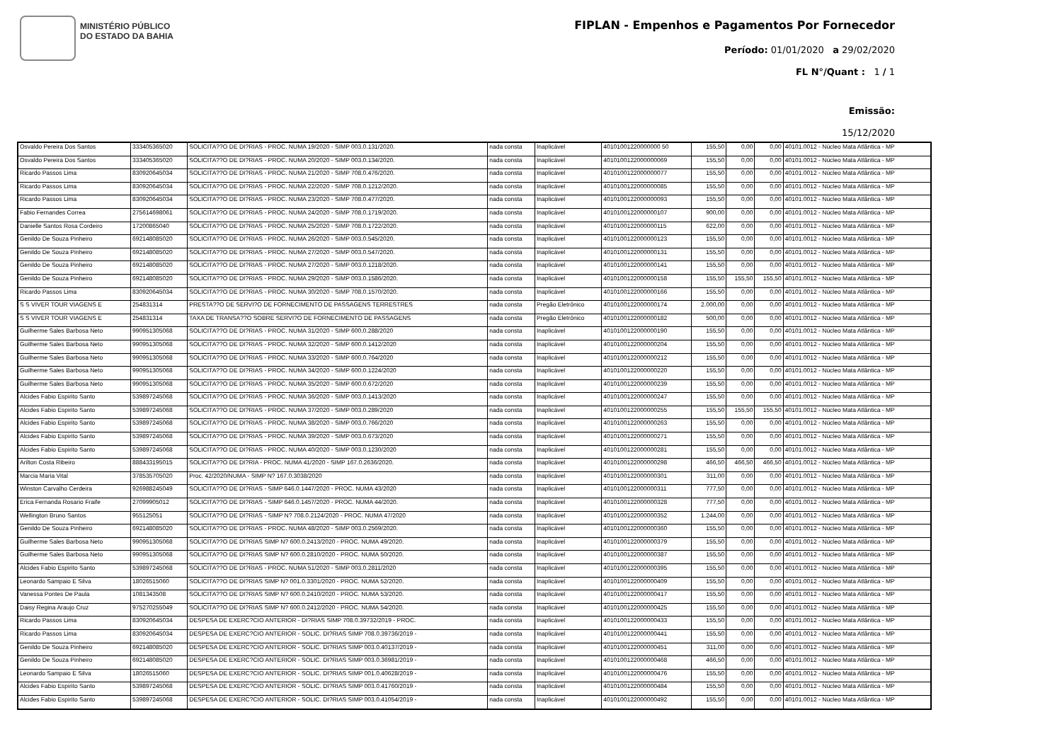MINISTÉRIO PÚBLICO
DO ESTADO DA BAHIA
FIPLAN - Empenhos e Pagamentos Por Fornecedor
Período: 01/01/2020 a 29/02/2020
FL N°/Quant : 1 / 1
Emissão:
15/12/2020
| Osvaldo Pereira Dos Santos | 333405365020 | SOLICITA??O DE DI?RIAS - PROC. NUMA 19/2020 - SIMP 003.0.131/2020. | nada consta | Inaplicável | 40101001220000000 50 | 155,50 | 0,00 | 0,00 | 40101.0012 - Núcleo Mata Atlântica - MP |
| Osvaldo Pereira Dos Santos | 333405365020 | SOLICITA??O DE DI?RIAS - PROC. NUMA 20/2020 - SIMP 003.0.134/2020. | nada consta | Inaplicável | 4010100122000000069 | 155,50 | 0,00 | 0,00 | 40101.0012 - Núcleo Mata Atlântica - MP |
| Ricardo Passos Lima | 830920645034 | SOLICITA??O DE DI?RIAS - PROC. NUMA 21/2020 - SIMP 708.0.476/2020. | nada consta | Inaplicável | 4010100122000000077 | 155,50 | 0,00 | 0,00 | 40101.0012 - Núcleo Mata Atlântica - MP |
| Ricardo Passos Lima | 830920645034 | SOLICITA??O DE DI?RIAS - PROC. NUMA 22/2020 - SIMP 708.0.1212/2020. | nada consta | Inaplicável | 4010100122000000085 | 155,50 | 0,00 | 0,00 | 40101.0012 - Núcleo Mata Atlântica - MP |
| Ricardo Passos Lima | 830920645034 | SOLICITA??O DE DI?RIAS - PROC. NUMA 23/2020 - SIMP 708.0.477/2020. | nada consta | Inaplicável | 4010100122000000093 | 155,50 | 0,00 | 0,00 | 40101.0012 - Núcleo Mata Atlântica - MP |
| Fabio Fernandes Correa | 275614698061 | SOLICITA??O DE DI?RIAS - PROC. NUMA 24/2020 - SIMP 708.0.1719/2020. | nada consta | Inaplicável | 4010100122000000107 | 900,00 | 0,00 | 0,00 | 40101.0012 - Núcleo Mata Atlântica - MP |
| Danielle Santos Rosa Cordeiro | 17200865040 | SOLICITA??O DE DI?RIAS - PROC. NUMA 25/2020 - SIMP 708.0.1722/2020. | nada consta | Inaplicável | 4010100122000000115 | 622,00 | 0,00 | 0,00 | 40101.0012 - Núcleo Mata Atlântica - MP |
| Genildo De Souza Pinheiro | 692148085020 | SOLICITA??O DE DI?RIAS - PROC. NUMA 26/2020 - SIMP 003.0.545/2020. | nada consta | Inaplicável | 4010100122000000123 | 155,50 | 0,00 | 0,00 | 40101.0012 - Núcleo Mata Atlântica - MP |
| Genildo De Souza Pinheiro | 692148085020 | SOLICITA??O DE DI?RIAS - PROC. NUMA 27/2020 - SIMP 003.0.547/2020. | nada consta | Inaplicável | 4010100122000000131 | 155,50 | 0,00 | 0,00 | 40101.0012 - Núcleo Mata Atlântica - MP |
| Genildo De Souza Pinheiro | 692148085020 | SOLICITA??O DE DI?RIAS - PROC. NUMA 27/2020 - SIMP 003.0.1218/2020. | nada consta | Inaplicável | 4010100122000000141 | 155,50 | 0,00 | 0,00 | 40101.0012 - Núcleo Mata Atlântica - MP |
| Genildo De Souza Pinheiro | 692148085020 | SOLICITA??O DE DI?RIAS - PROC. NUMA 29/2020 - SIMP 003.0.1586/2020. | nada consta | Inaplicável | 4010100122000000158 | 155,50 | 155,50 | 155,50 | 40101.0012 - Núcleo Mata Atlântica - MP |
| Ricardo Passos Lima | 830920645034 | SOLICITA??O DE DI?RIAS - PROC. NUMA 30/2020 - SIMP 708.0.1570/2020. | nada consta | Inaplicável | 4010100122000000166 | 155,50 | 0,00 | 0,00 | 40101.0012 - Núcleo Mata Atlântica - MP |
| S S VIVER TOUR VIAGENS E | 254831314 | PRESTA??O DE SERVI?O DE FORNECIMENTO DE PASSAGENS TERRESTRES | nada consta | Pregão Eletrônico | 4010100122000000174 | 2.000,00 | 0,00 | 0,00 | 40101.0012 - Núcleo Mata Atlântica - MP |
| S S VIVER TOUR VIAGENS E | 254831314 | TAXA DE TRANSA??O SOBRE SERVI?O DE FORNECIMENTO DE PASSAGENS | nada consta | Pregão Eletrônico | 4010100122000000182 | 500,00 | 0,00 | 0,00 | 40101.0012 - Núcleo Mata Atlântica - MP |
| Guilherme Sales Barbosa Neto | 990951305068 | SOLICITA??O DE DI?RIAS - PROC. NUMA 31/2020 - SIMP 600.0.288/2020 | nada consta | Inaplicável | 4010100122000000190 | 155,50 | 0,00 | 0,00 | 40101.0012 - Núcleo Mata Atlântica - MP |
| Guilherme Sales Barbosa Neto | 990951305068 | SOLICITA??O DE DI?RIAS - PROC. NUMA 32/2020 - SIMP 600.0.1412/2020 | nada consta | Inaplicável | 4010100122000000204 | 155,50 | 0,00 | 0,00 | 40101.0012 - Núcleo Mata Atlântica - MP |
| Guilherme Sales Barbosa Neto | 990951305068 | SOLICITA??O DE DI?RIAS - PROC. NUMA 33/2020 - SIMP 600.0.764/2020 | nada consta | Inaplicável | 4010100122000000212 | 155,50 | 0,00 | 0,00 | 40101.0012 - Núcleo Mata Atlântica - MP |
| Guilherme Sales Barbosa Neto | 990951305068 | SOLICITA??O DE DI?RIAS - PROC. NUMA 34/2020 - SIMP 600.0.1224/2020 | nada consta | Inaplicável | 4010100122000000220 | 155,50 | 0,00 | 0,00 | 40101.0012 - Núcleo Mata Atlântica - MP |
| Guilherme Sales Barbosa Neto | 990951305068 | SOLICITA??O DE DI?RIAS - PROC. NUMA 35/2020 - SIMP 600.0.672/2020 | nada consta | Inaplicável | 4010100122000000239 | 155,50 | 0,00 | 0,00 | 40101.0012 - Núcleo Mata Atlântica - MP |
| Alcides Fabio Espirito Santo | 539897245068 | SOLICITA??O DE DI?RIAS - PROC. NUMA 36/2020 - SIMP 003.0.1413/2020 | nada consta | Inaplicável | 4010100122000000247 | 155,50 | 0,00 | 0,00 | 40101.0012 - Núcleo Mata Atlântica - MP |
| Alcides Fabio Espirito Santo | 539897245068 | SOLICITA??O DE DI?RIAS - PROC. NUMA 37/2020 - SIMP 003.0.289/2020 | nada consta | Inaplicável | 4010100122000000255 | 155,50 | 155,50 | 155,50 | 40101.0012 - Núcleo Mata Atlântica - MP |
| Alcides Fabio Espirito Santo | 539897245068 | SOLICITA??O DE DI?RIAS - PROC. NUMA 38/2020 - SIMP 003.0.766/2020 | nada consta | Inaplicável | 4010100122000000263 | 155,50 | 0,00 | 0,00 | 40101.0012 - Núcleo Mata Atlântica - MP |
| Alcides Fabio Espirito Santo | 539897245068 | SOLICITA??O DE DI?RIAS - PROC. NUMA 39/2020 - SIMP 003.0.673/2020 | nada consta | Inaplicável | 4010100122000000271 | 155,50 | 0,00 | 0,00 | 40101.0012 - Núcleo Mata Atlântica - MP |
| Alcides Fabio Espirito Santo | 539897245068 | SOLICITA??O DE DI?RIAS - PROC. NUMA 40/2020 - SIMP 003.0.1230/2020 | nada consta | Inaplicável | 4010100122000000281 | 155,50 | 0,00 | 0,00 | 40101.0012 - Núcleo Mata Atlântica - MP |
| Arilton Costa Ribeiro | 888433195015 | SOLICITA??O DE DI?RIA - PROC. NUMA 41/2020 - SIMP 167.0.2636/2020. | nada consta | Inaplicável | 4010100122000000298 | 466,50 | 466,50 | 466,50 | 40101.0012 - Núcleo Mata Atlântica - MP |
| Marcia Maria Vital | 378535705020 | Proc. 42/2020/NUMA - SIMP N? 167.0.3038/2020 | nada consta | Inaplicável | 4010100122000000301 | 311,00 | 0,00 | 0,00 | 40101.0012 - Núcleo Mata Atlântica - MP |
| Winston Carvalho Cerdeira | 926988245049 | SOLICITA??O DE DI?RIAS - SIMP 646.0.1447/2020 - PROC. NUMA 43/2020 | nada consta | Inaplicável | 4010100122000000311 | 777,50 | 0,00 | 0,00 | 40101.0012 - Núcleo Mata Atlântica - MP |
| Erica Fernanda Rosario Fraife | 27099905012 | SOLICITA??O DE DI?RIAS - SIMP 646.0.1457/2020 - PROC. NUMA 44/2020. | nada consta | Inaplicável | 4010100122000000328 | 777,50 | 0,00 | 0,00 | 40101.0012 - Núcleo Mata Atlântica - MP |
| Wellington Bruno Santos | 955125051 | SOLICITA??O DE DI?RIAS - SIMP N? 708.0.2124/2020 - PROC. NUMA 47/2020 | nada consta | Inaplicável | 4010100122000000352 | 1.244,00 | 0,00 | 0,00 | 40101.0012 - Núcleo Mata Atlântica - MP |
| Genildo De Souza Pinheiro | 692148085020 | SOLICITA??O DE DI?RIAS - PROC. NUMA 48/2020 - SIMP 003.0.2569/2020. | nada consta | Inaplicável | 4010100122000000360 | 155,50 | 0,00 | 0,00 | 40101.0012 - Núcleo Mata Atlântica - MP |
| Guilherme Sales Barbosa Neto | 990951305068 | SOLICITA??O DE DI?RIAS SIMP N? 600.0.2413/2020 - PROC. NUMA 49/2020. | nada consta | Inaplicável | 4010100122000000379 | 155,50 | 0,00 | 0,00 | 40101.0012 - Núcleo Mata Atlântica - MP |
| Guilherme Sales Barbosa Neto | 990951305068 | SOLICITA??O DE DI?RIAS SIMP N? 600.0.2810/2020 - PROC. NUMA 50/2020. | nada consta | Inaplicável | 4010100122000000387 | 155,50 | 0,00 | 0,00 | 40101.0012 - Núcleo Mata Atlântica - MP |
| Alcides Fabio Espirito Santo | 539897245068 | SOLICITA??O DE DI?RIAS - PROC. NUMA 51/2020 - SIMP 003.0.2811/2020 | nada consta | Inaplicável | 4010100122000000395 | 155,50 | 0,00 | 0,00 | 40101.0012 - Núcleo Mata Atlântica - MP |
| Leonardo Sampaio E Silva | 18026515060 | SOLICITA??O DE DI?RIAS SIMP N? 001.0.3301/2020 - PROC. NUMA 52/2020. | nada consta | Inaplicável | 4010100122000000409 | 155,50 | 0,00 | 0,00 | 40101.0012 - Núcleo Mata Atlântica - MP |
| Vanessa Pontes De Paula | 1081343508 | SOLICITA??O DE DI?RIAS SIMP N? 600.0.2410/2020 - PROC. NUMA 53/2020. | nada consta | Inaplicável | 4010100122000000417 | 155,50 | 0,00 | 0,00 | 40101.0012 - Núcleo Mata Atlântica - MP |
| Daisy Regina Araujo Cruz | 975270255049 | SOLICITA??O DE DI?RIAS SIMP N? 600.0.2412/2020 - PROC. NUMA 54/2020. | nada consta | Inaplicável | 4010100122000000425 | 155,50 | 0,00 | 0,00 | 40101.0012 - Núcleo Mata Atlântica - MP |
| Ricardo Passos Lima | 830920645034 | DESPESA DE EXERC?CIO ANTERIOR - DI?RIAS SIMP 708.0.39732/2019 - PROC. | nada consta | Inaplicável | 4010100122000000433 | 155,50 | 0,00 | 0,00 | 40101.0012 - Núcleo Mata Atlântica - MP |
| Ricardo Passos Lima | 830920645034 | DESPESA DE EXERC?CIO ANTERIOR - SOLIC. DI?RIAS SIMP 708.0.39736/2019 - | nada consta | Inaplicável | 4010100122000000441 | 155,50 | 0,00 | 0,00 | 40101.0012 - Núcleo Mata Atlântica - MP |
| Genildo De Souza Pinheiro | 692148085020 | DESPESA DE EXERC?CIO ANTERIOR - SOLIC. DI?RIAS SIMP 003.0.40137/2019 - | nada consta | Inaplicável | 4010100122000000451 | 311,00 | 0,00 | 0,00 | 40101.0012 - Núcleo Mata Atlântica - MP |
| Genildo De Souza Pinheiro | 692148085020 | DESPESA DE EXERC?CIO ANTERIOR - SOLIC. DI?RIAS SIMP 003.0.36981/2019 - | nada consta | Inaplicável | 4010100122000000468 | 466,50 | 0,00 | 0,00 | 40101.0012 - Núcleo Mata Atlântica - MP |
| Leonardo Sampaio E Silva | 18026515060 | DESPESA DE EXERC?CIO ANTERIOR - SOLIC. DI?RIAS SIMP 001.0.40628/2019 - | nada consta | Inaplicável | 4010100122000000476 | 155,50 | 0,00 | 0,00 | 40101.0012 - Núcleo Mata Atlântica - MP |
| Alcides Fabio Espirito Santo | 539897245068 | DESPESA DE EXERC?CIO ANTERIOR - SOLIC. DI?RIAS SIMP 003.0.41760/2019 - | nada consta | Inaplicável | 4010100122000000484 | 155,50 | 0,00 | 0,00 | 40101.0012 - Núcleo Mata Atlântica - MP |
| Alcides Fabio Espirito Santo | 539897245068 | DESPESA DE EXERC?CIO ANTERIOR - SOLIC. DI?RIAS SIMP 003.0.41054/2019 - | nada consta | Inaplicável | 4010100122000000492 | 155,50 | 0,00 | 0,00 | 40101.0012 - Núcleo Mata Atlântica - MP |